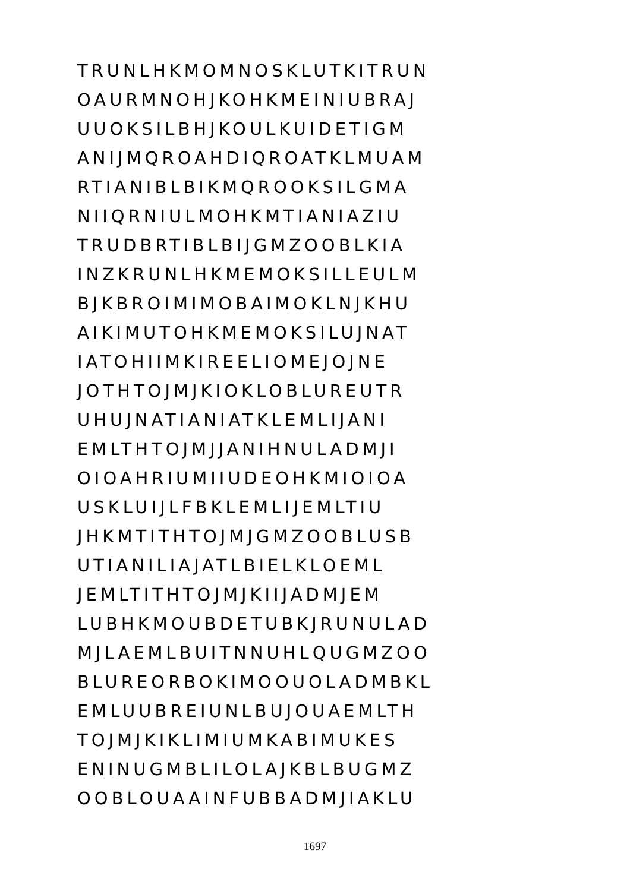TRUNLHKMOMNOSKLUTKITRUN
OAURMNOHJKOHKMEINIUBRAJ
UUOKSILBHJKOULKUIDETIGM
ANIJMQROAHDIQROATKLMUAM
RTIANIBLBIKMQROOKSILGMA
NIIQRNIULMOHKMTIANIAZIU
TRUDBRTIBLBIJGMZOOBLKIA
INZKRUNLHKMEMOKSILLEULM
BJKBROIMIMOBAIMOKLNJKHU
AIKIMUTOHKMEMOKSILUJNAT
IATOHIIMKIREELIOMEJOJNE
JOTHTOJMJKIOKLOBLUREUTR
UHUJNATIANIATKLEMLIJANI
EMLTHTOJMJJANIHNULADMJI
OIOAHRIUMIIUDEOHKMIOIOA
USKLUIJLFBKLEMLIJEMLTIU
JHKMTITHTOJMJGMZOOBLUSB
UTIANILIAJATLBIELKLOEML
JEMLTITHTOJMJKIIJADMJEM
LUBHKMOUBDETUBKJRUNULAD
MJLAEMLBUITNNUHLQUGMZOO
BLUREORBOKIMOOUOLADMBKL
EMLUUBREIUNLBUJOUAEMLTH
TOJMJKIKLIMIUMKABIMUKES
ENINUGMBLILOLAJKBLBUGMZ
OOBLOUAAINFUBBADMJIAKLU
1697